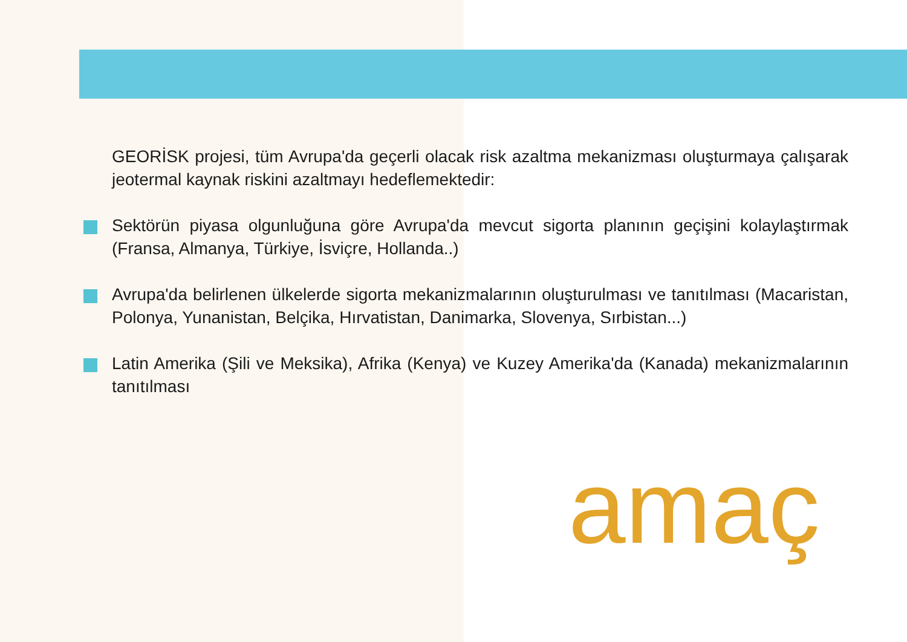GEORİSK projesi, tüm Avrupa'da geçerli olacak risk azaltma mekanizması oluşturmaya çalışarak jeotermal kaynak riskini azaltmayı hedeflemektedir:
Sektörün piyasa olgunluğuna göre Avrupa'da mevcut sigorta planının geçişini kolaylaştırmak (Fransa, Almanya, Türkiye, İsviçre, Hollanda..)
Avrupa'da belirlenen ülkelerde sigorta mekanizmalarının oluşturulması ve tanıtılması (Macaristan, Polonya, Yunanistan, Belçika, Hırvatistan, Danimarka, Slovenya, Sırbistan...)
Latin Amerika (Şili ve Meksika), Afrika (Kenya) ve Kuzey Amerika'da (Kanada) mekanizmalarının tanıtılması
amaç